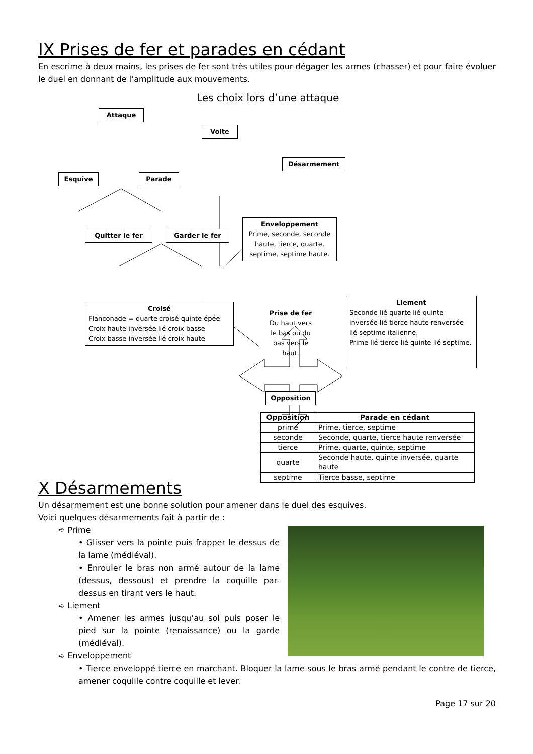IX Prises de fer et parades en cédant
En escrime à deux mains, les prises de fer sont très utiles pour dégager les armes (chasser) et pour faire évoluer le duel en donnant de l’amplitude aux mouvements.
Les choix lors d’une attaque
Attaque
Volte
Désarmement
Esquive Parade
Quitter le fer Garder le fer
Enveloppement
Prime, seconde, seconde haute, tierce, quarte, septime, septime haute.
Croisé
Flanconade = quarte croisé quinte épée
Croix haute inversée lié croix basse
Croix basse inversée lié croix haute
Prise de fer
Du haut vers le bas ou du bas vers le haut.
Liement
Seconde lié quarte lié quinte inversée lié tierce haute renversée lié septime italienne.
Prime lié tierce lié quinte lié septime.
Opposition
| Opposition | Parade en cédant |
| --- | --- |
| prime | Prime, tierce, septime |
| seconde | Seconde, quarte, tierce haute renversée |
| tierce | Prime, quarte, quinte, septime |
| quarte | Seconde haute, quinte inversée, quarte haute |
| septime | Tierce basse, septime |
X Désarmements
Un désarmement est une bonne solution pour amener dans le duel des esquives.
Voici quelques désarmements fait à partir de :
➪ Prime
• Glisser vers la pointe puis frapper le dessus de la lame (médiéval).
• Enrouler le bras non armé autour de la lame (dessus, dessous) et prendre la coquille par-dessus en tirant vers le haut.
➪ Liement
• Amener les armes jusqu’au sol puis poser le pied sur la pointe (renaissance) ou la garde (médiéval).
➪ Enveloppement
• Tierce enveloppé tierce en marchant. Bloquer la lame sous le bras armé pendant le contre de tierce, amener coquille contre coquille et lever.
Page 17 sur 20